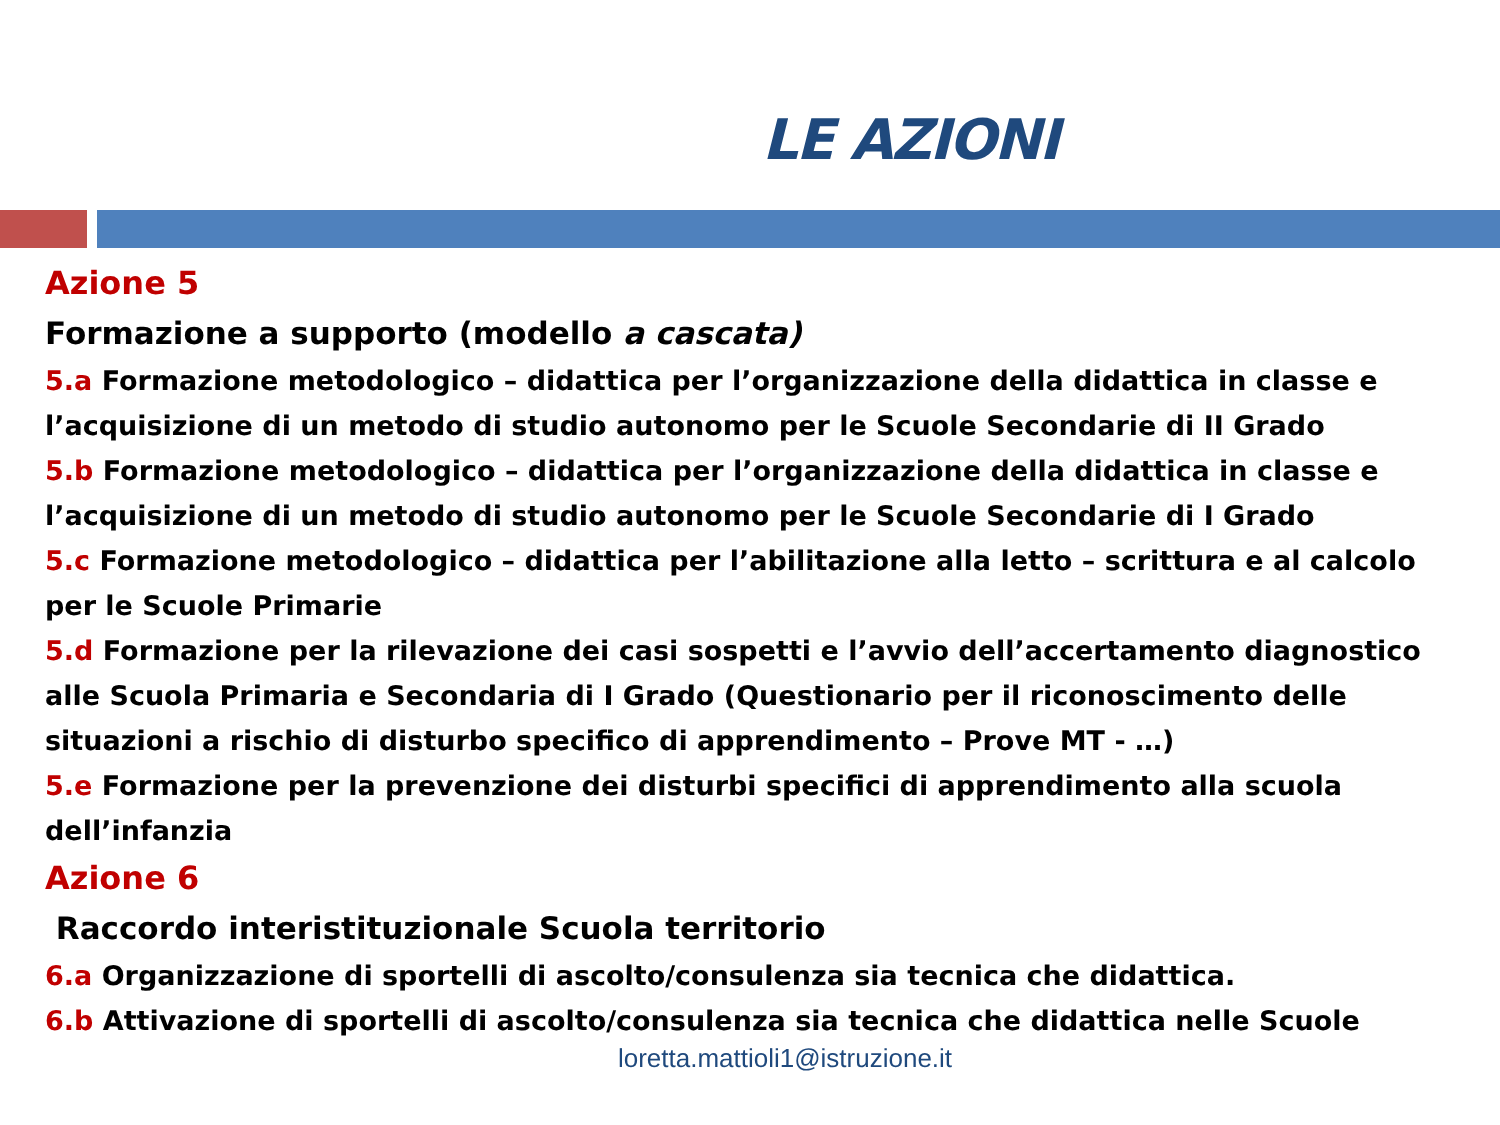LE AZIONI
Azione 5
Formazione a supporto (modello a cascata)
5.a Formazione metodologico – didattica per l’organizzazione della didattica in classe e l’acquisizione di un metodo di studio autonomo per le Scuole Secondarie di II Grado
5.b Formazione metodologico – didattica per l’organizzazione della didattica in classe e l’acquisizione di un metodo di studio autonomo per le Scuole Secondarie di I Grado
5.c Formazione metodologico – didattica per l’abilitazione alla letto – scrittura e al calcolo per le Scuole Primarie
5.d Formazione per la rilevazione dei casi sospetti e l’avvio dell’accertamento diagnostico alle Scuola Primaria e Secondaria di I Grado (Questionario per il riconoscimento delle situazioni a rischio di disturbo specifico di apprendimento – Prove MT - …)
5.e Formazione per la prevenzione dei disturbi specifici di apprendimento alla scuola dell’infanzia
Azione 6
Raccordo interistituzionale Scuola territorio
6.a Organizzazione di sportelli di ascolto/consulenza sia tecnica che didattica.
6.b Attivazione di sportelli di ascolto/consulenza sia tecnica che didattica nelle Scuole
loretta.mattioli1@istruzione.it